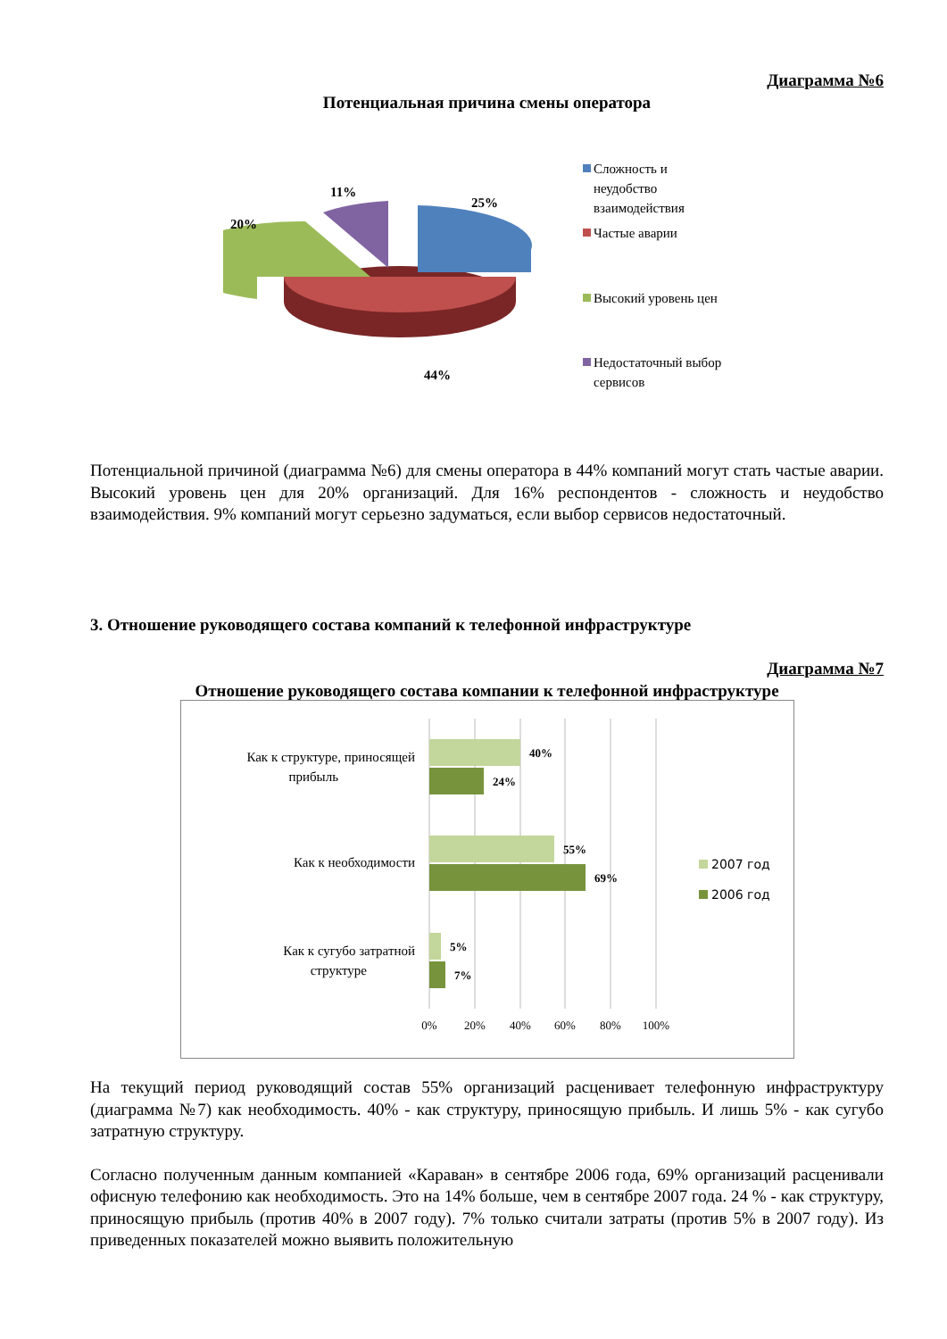Диаграмма №6
Потенциальная причина смены оператора
25%
11%
20%
44%
Сложность и
неудобство
взаимодействия
Частые аварии
Высокий уровень цен
Недостаточный выбор
сервисов
Потенциальной причиной (диаграмма №6) для смены оператора в 44% компаний могут стать частые аварии. Высокий уровень цен для 20% организаций. Для 16% респондентов - сложность и неудобство взаимодействия. 9% компаний могут серьезно задуматься, если выбор сервисов недостаточный.
3. Отношение руководящего состава компаний к телефонной инфраструктуре
Диаграмма №7
Отношение руководящего состава компании к телефонной инфраструктуре
40%
24%
55%
69%
5%
7%
Как к структуре, приносящей
прибыль
Как к необходимости
Как к сугубо затратной
структуре
0%
20%
40%
60%
80%
100%
2007 год
2006 год
На текущий период руководящий состав 55% организаций расценивает телефонную инфраструктуру (диаграмма №7) как необходимость. 40% - как структуру, приносящую прибыль. И лишь 5% - как сугубо затратную структуру.
Согласно полученным данным компанией «Караван» в сентябре 2006 года, 69% организаций расценивали офисную телефонию как необходимость. Это на 14% больше, чем в сентябре 2007 года. 24 % - как структуру, приносящую прибыль (против 40% в 2007 году). 7% только считали затраты (против 5% в 2007 году). Из приведенных показателей можно выявить положительную